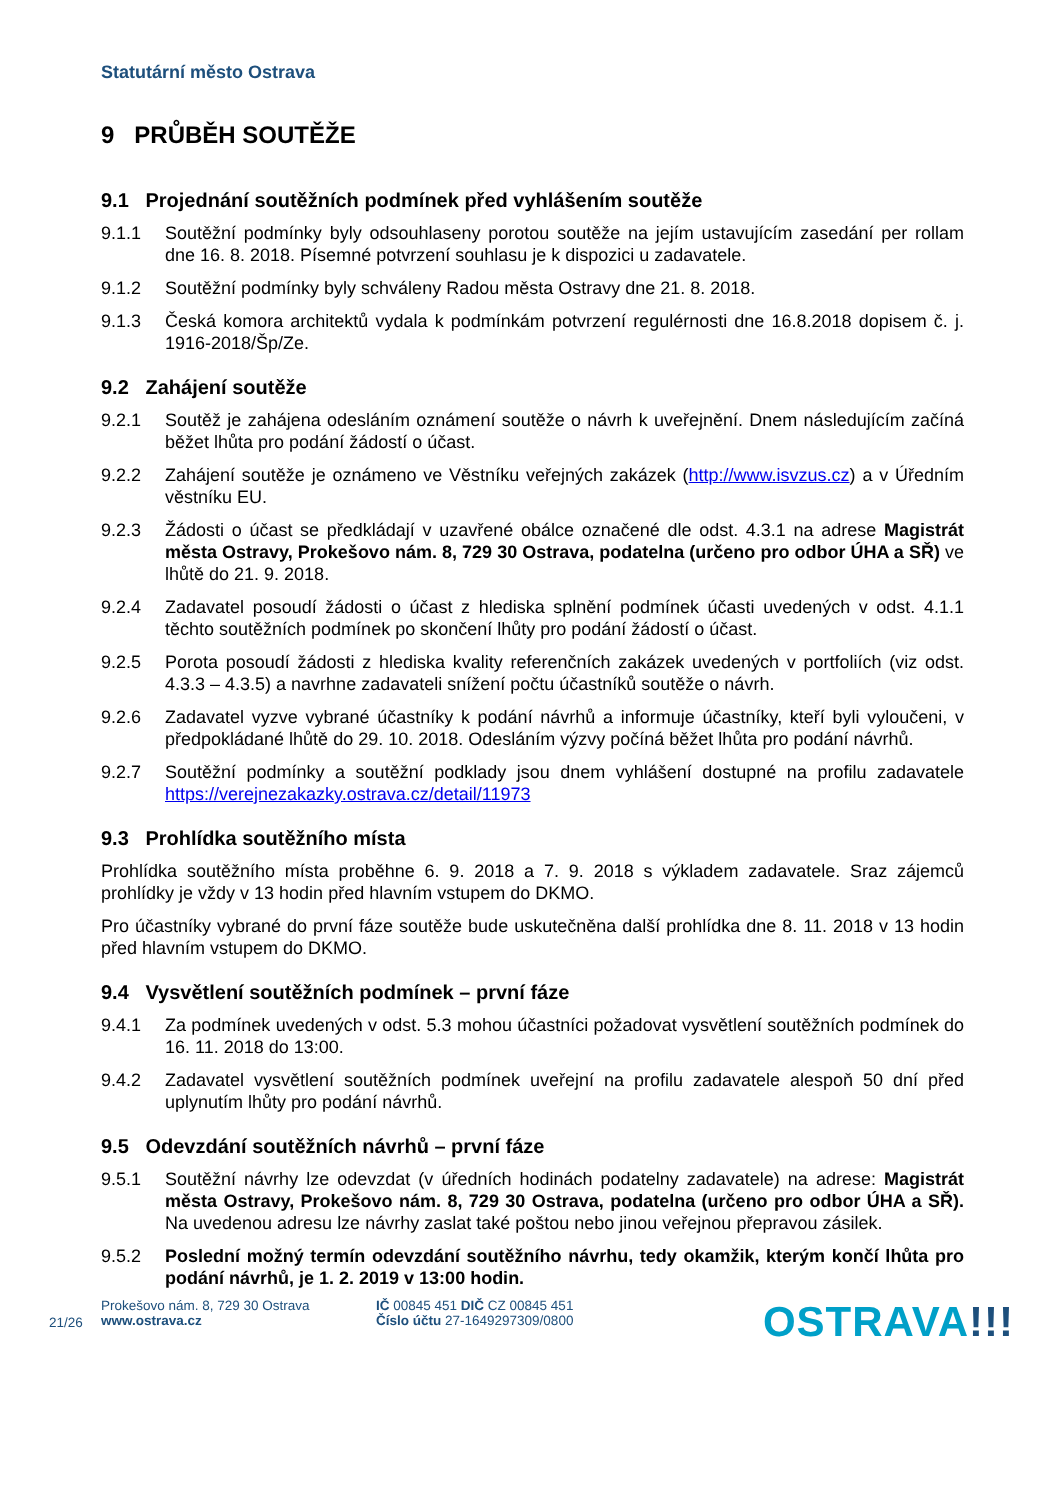Statutární město Ostrava
9 PRŮBĚH SOUTĚŽE
9.1 Projednání soutěžních podmínek před vyhlášením soutěže
9.1.1 Soutěžní podmínky byly odsouhlaseny porotou soutěže na jejím ustavujícím zasedání per rollam dne 16. 8. 2018. Písemné potvrzení souhlasu je k dispozici u zadavatele.
9.1.2 Soutěžní podmínky byly schváleny Radou města Ostravy dne 21. 8. 2018.
9.1.3 Česká komora architektů vydala k podmínkám potvrzení regulérnosti dne 16.8.2018 dopisem č. j. 1916-2018/Šp/Ze.
9.2 Zahájení soutěže
9.2.1 Soutěž je zahájena odesláním oznámení soutěže o návrh k uveřejnění. Dnem následujícím začíná běžet lhůta pro podání žádostí o účast.
9.2.2 Zahájení soutěže je oznámeno ve Věstníku veřejných zakázek (http://www.isvzus.cz) a v Úředním věstníku EU.
9.2.3 Žádosti o účast se předkládají v uzavřené obálce označené dle odst. 4.3.1 na adrese Magistrát města Ostravy, Prokešovo nám. 8, 729 30 Ostrava, podatelna (určeno pro odbor ÚHA a SŘ) ve lhůtě do 21. 9. 2018.
9.2.4 Zadavatel posoudí žádosti o účast z hlediska splnění podmínek účasti uvedených v odst. 4.1.1 těchto soutěžních podmínek po skončení lhůty pro podání žádostí o účast.
9.2.5 Porota posoudí žádosti z hlediska kvality referenčních zakázek uvedených v portfoliích (viz odst. 4.3.3 – 4.3.5) a navrhne zadavateli snížení počtu účastníků soutěže o návrh.
9.2.6 Zadavatel vyzve vybrané účastníky k podání návrhů a informuje účastníky, kteří byli vyloučeni, v předpokládané lhůtě do 29. 10. 2018. Odesláním výzvy počíná běžet lhůta pro podání návrhů.
9.2.7 Soutěžní podmínky a soutěžní podklady jsou dnem vyhlášení dostupné na profilu zadavatele https://verejnezakazky.ostrava.cz/detail/11973
9.3 Prohlídka soutěžního místa
Prohlídka soutěžního místa proběhne 6. 9. 2018 a 7. 9. 2018 s výkladem zadavatele. Sraz zájemců prohlídky je vždy v 13 hodin před hlavním vstupem do DKMO.
Pro účastníky vybrané do první fáze soutěže bude uskutečněna další prohlídka dne 8. 11. 2018 v 13 hodin před hlavním vstupem do DKMO.
9.4 Vysvětlení soutěžních podmínek – první fáze
9.4.1 Za podmínek uvedených v odst. 5.3 mohou účastníci požadovat vysvětlení soutěžních podmínek do 16. 11. 2018 do 13:00.
9.4.2 Zadavatel vysvětlení soutěžních podmínek uveřejní na profilu zadavatele alespoň 50 dní před uplynutím lhůty pro podání návrhů.
9.5 Odevzdání soutěžních návrhů – první fáze
9.5.1 Soutěžní návrhy lze odevzdat (v úředních hodinách podatelny zadavatele) na adrese: Magistrát města Ostravy, Prokešovo nám. 8, 729 30 Ostrava, podatelna (určeno pro odbor ÚHA a SŘ). Na uvedenou adresu lze návrhy zaslat také poštou nebo jinou veřejnou přepravou zásilek.
9.5.2 Poslední možný termín odevzdání soutěžního návrhu, tedy okamžik, kterým končí lhůta pro podání návrhů, je 1. 2. 2019 v 13:00 hodin.
21/26
Prokešovo nám. 8, 729 30 Ostrava
www.ostrava.cz
IČ 00845 451 DIČ CZ 00845 451
Číslo účtu 27-1649297309/0800
OSTRAVA!!!